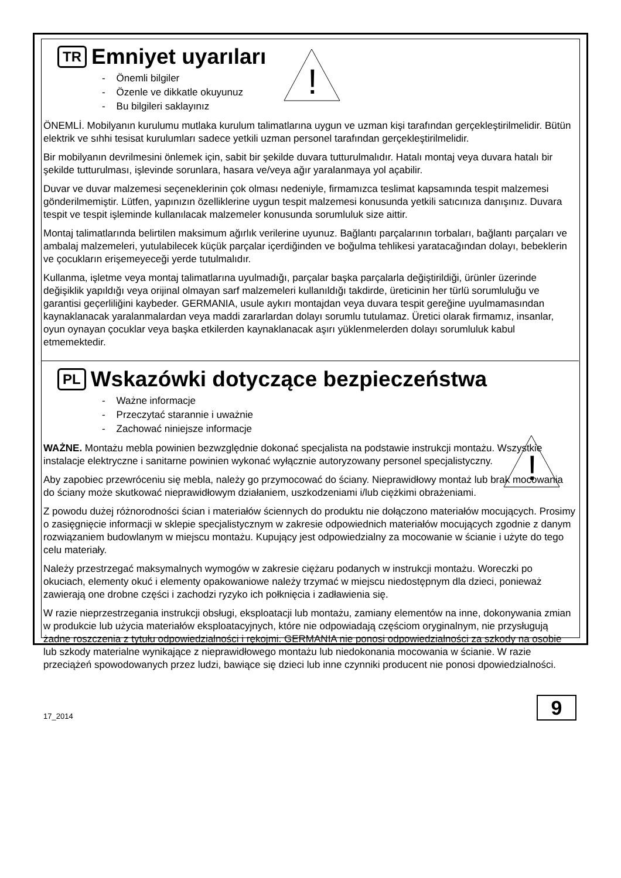!
!
TR Emniyet uyarıları
- Önemli bilgiler
- Özenle ve dikkatle okuyunuz
- Bu bilgileri saklayınız
ÖNEMLİ. Mobilyanın kurulumu mutlaka kurulum talimatlarına uygun ve uzman kişi tarafından gerçekleştirilmelidir. Bütün elektrik ve sıhhi tesisat kurulumları sadece yetkili uzman personel tarafından gerçekleştirilmelidir.
Bir mobilyanın devrilmesini önlemek için, sabit bir şekilde duvara tutturulmalıdır. Hatalı montaj veya duvara hatalı bir şekilde tutturulması, işlevinde sorunlara, hasara ve/veya ağır yaralanmaya yol açabilir.
Duvar ve duvar malzemesi seçeneklerinin çok olması nedeniyle, firmamızca teslimat kapsamında tespit malzemesi gönderilmemiştir. Lütfen, yapınızın özelliklerine uygun tespit malzemesi konusunda yetkili satıcınıza danışınız. Duvara tespit ve tespit işleminde kullanılacak malzemeler konusunda sorumluluk size aittir.
Montaj talimatlarında belirtilen maksimum ağırlık verilerine uyunuz. Bağlantı parçalarının torbaları, bağlantı parçaları ve ambalaj malzemeleri, yutulabilecek küçük parçalar içerdiğinden ve boğulma tehlikesi yaratacağından dolayı, bebeklerin ve çocukların erişemeyeceği yerde tutulmalıdır.
Kullanma, işletme veya montaj talimatlarına uyulmadığı, parçalar başka parçalarla değiştirildiği, ürünler üzerinde değişiklik yapıldığı veya orijinal olmayan sarf malzemeleri kullanıldığı takdirde, üreticinin her türlü sorumluluğu ve garantisi geçerliliğini kaybeder. GERMANIA, usule aykırı montajdan veya duvara tespit gereğine uyulmamasından kaynaklanacak yaralanmalardan veya maddi zararlardan dolayı sorumlu tutulamaz. Üretici olarak firmamız, insanlar, oyun oynayan çocuklar veya başka etkilerden kaynaklanacak aşırı yüklenmelerden dolayı sorumluluk kabul etmemektedir.
PL Wskazówki dotyczące bezpieczeństwa
- Ważne informacje
- Przeczytać starannie i uważnie
- Zachować niniejsze informacje
WAŻNE. Montażu mebla powinien bezwzględnie dokonać specjalista na podstawie instrukcji montażu. Wszystkie instalacje elektryczne i sanitarne powinien wykonać wyłącznie autoryzowany personel specjalistyczny.
Aby zapobiec przewróceniu się mebla, należy go przymocować do ściany. Nieprawidłowy montaż lub brak mocowania do ściany może skutkować nieprawidłowym działaniem, uszkodzeniami i/lub ciężkimi obrażeniami.
Z powodu dużej różnorodności ścian i materiałów ściennych do produktu nie dołączono materiałów mocujących. Prosimy o zasięgnięcie informacji w sklepie specjalistycznym w zakresie odpowiednich materiałów mocujących zgodnie z danym rozwiązaniem budowlanym w miejscu montażu. Kupujący jest odpowiedzialny za mocowanie w ścianie i użyte do tego celu materiały.
Należy przestrzegać maksymalnych wymogów w zakresie ciężaru podanych w instrukcji montażu. Woreczki po okuciach, elementy okuć i elementy opakowaniowe należy trzymać w miejscu niedostępnym dla dzieci, ponieważ zawierają one drobne części i zachodzi ryzyko ich połknięcia i zadławienia się.
W razie nieprzestrzegania instrukcji obsługi, eksploatacji lub montażu, zamiany elementów na inne, dokonywania zmian w produkcie lub użycia materiałów eksploatacyjnych, które nie odpowiadają częściom oryginalnym, nie przysługują żadne roszczenia z tytułu odpowiedzialności i rękojmi. GERMANIA nie ponosi odpowiedzialności za szkody na osobie lub szkody materialne wynikające z nieprawidłowego montażu lub niedokonania mocowania w ścianie. W razie przeciążeń spowodowanych przez ludzi, bawiące się dzieci lub inne czynniki producent nie ponosi dpowiedzialności.
17_2014
9